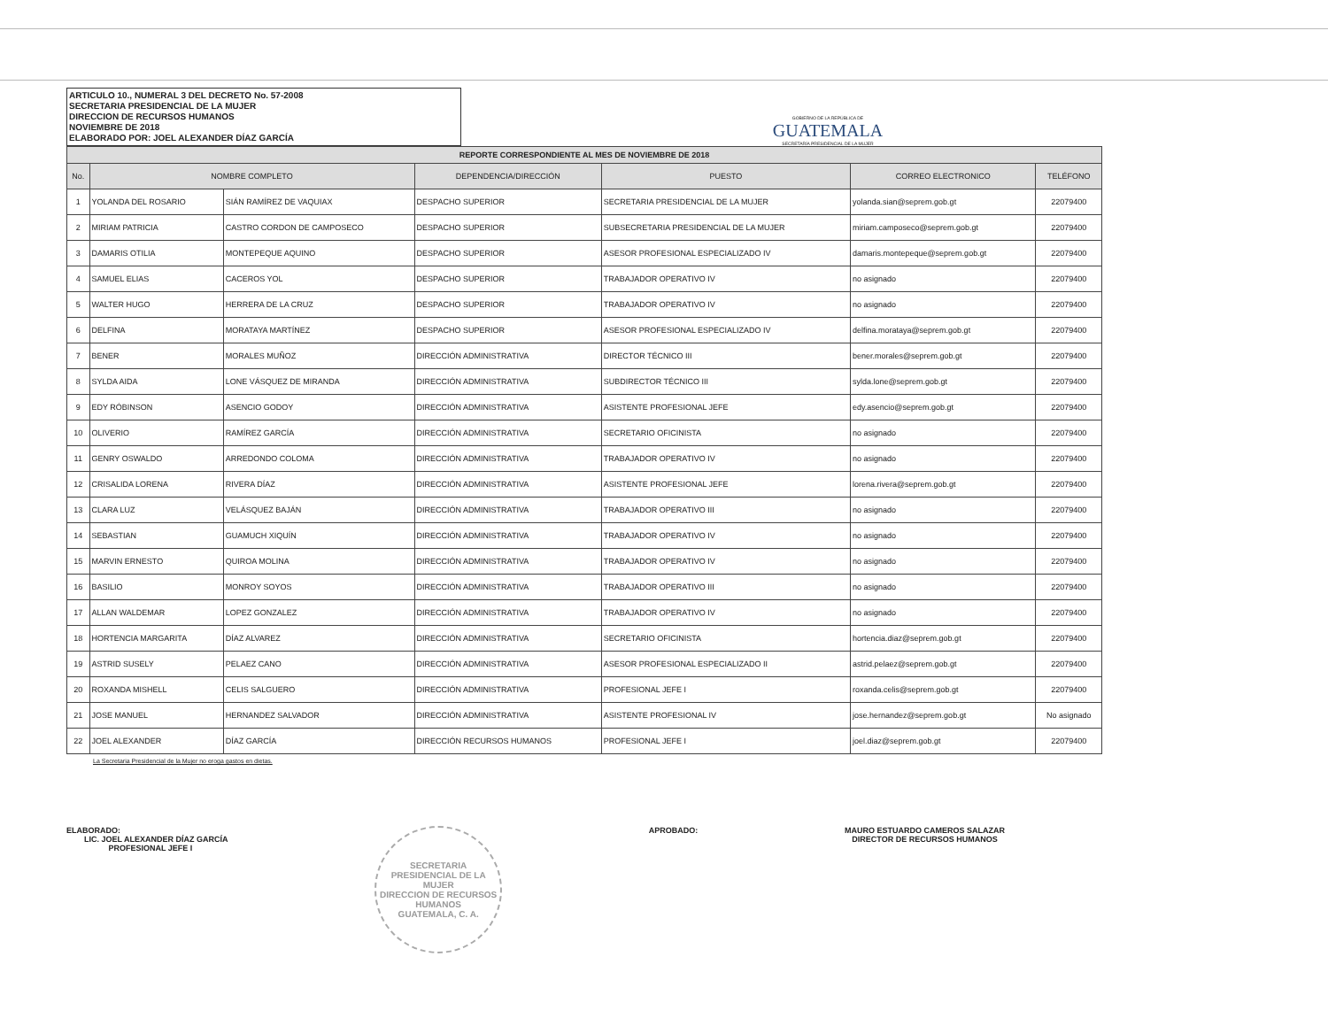ARTICULO 10., NUMERAL 3 DEL DECRETO No. 57-2008
SECRETARIA PRESIDENCIAL DE LA MUJER
DIRECCION DE RECURSOS HUMANOS
NOVIEMBRE DE 2018
ELABORADO POR: JOEL ALEXANDER DÍAZ GARCÍA
GOBIERNO DE LA REPÚBLICA DE
GUATEMALA
SECRETARÍA PRESIDENCIAL DE LA MUJER
| REPORTE CORRESPONDIENTE AL MES DE NOVIEMBRE DE 2018 | | | | | | |
| --- | --- | --- | --- | --- | --- | --- |
| No. | NOMBRE COMPLETO | | DEPENDENCIA/DIRECCIÓN | PUESTO | CORREO ELECTRONICO | TELÉFONO |
| 1 | YOLANDA DEL ROSARIO | SIÁN RAMÍREZ DE VAQUIAX | DESPACHO SUPERIOR | SECRETARIA PRESIDENCIAL DE LA MUJER | yolanda.sian@seprem.gob.gt | 22079400 |
| 2 | MIRIAM PATRICIA | CASTRO CORDON DE CAMPOSECO | DESPACHO SUPERIOR | SUBSECRETARIA PRESIDENCIAL DE LA MUJER | miriam.camposeco@seprem.gob.gt | 22079400 |
| 3 | DAMARIS OTILIA | MONTEPEQUE AQUINO | DESPACHO SUPERIOR | ASESOR PROFESIONAL ESPECIALIZADO IV | damaris.montepeque@seprem.gob.gt | 22079400 |
| 4 | SAMUEL ELIAS | CACEROS YOL | DESPACHO SUPERIOR | TRABAJADOR OPERATIVO IV | no asignado | 22079400 |
| 5 | WALTER HUGO | HERRERA DE LA CRUZ | DESPACHO SUPERIOR | TRABAJADOR OPERATIVO IV | no asignado | 22079400 |
| 6 | DELFINA | MORATAYA MARTÍNEZ | DESPACHO SUPERIOR | ASESOR PROFESIONAL ESPECIALIZADO IV | delfina.morataya@seprem.gob.gt | 22079400 |
| 7 | BENER | MORALES MUÑOZ | DIRECCIÓN ADMINISTRATIVA | DIRECTOR TÉCNICO III | bener.morales@seprem.gob.gt | 22079400 |
| 8 | SYLDA AIDA | LONE VÁSQUEZ DE MIRANDA | DIRECCIÓN ADMINISTRATIVA | SUBDIRECTOR TÉCNICO III | sylda.lone@seprem.gob.gt | 22079400 |
| 9 | EDY RÓBINSON | ASENCIO GODOY | DIRECCIÓN ADMINISTRATIVA | ASISTENTE PROFESIONAL JEFE | edy.asencio@seprem.gob.gt | 22079400 |
| 10 | OLIVERIO | RAMÍREZ GARCÍA | DIRECCIÓN ADMINISTRATIVA | SECRETARIO OFICINISTA | no asignado | 22079400 |
| 11 | GENRY OSWALDO | ARREDONDO COLOMA | DIRECCIÓN ADMINISTRATIVA | TRABAJADOR OPERATIVO IV | no asignado | 22079400 |
| 12 | CRISALIDA LORENA | RIVERA DÍAZ | DIRECCIÓN ADMINISTRATIVA | ASISTENTE PROFESIONAL JEFE | lorena.rivera@seprem.gob.gt | 22079400 |
| 13 | CLARA LUZ | VELÁSQUEZ BAJÁN | DIRECCIÓN ADMINISTRATIVA | TRABAJADOR OPERATIVO III | no asignado | 22079400 |
| 14 | SEBASTIAN | GUAMUCH XIQUÍN | DIRECCIÓN ADMINISTRATIVA | TRABAJADOR OPERATIVO IV | no asignado | 22079400 |
| 15 | MARVIN ERNESTO | QUIROA MOLINA | DIRECCIÓN ADMINISTRATIVA | TRABAJADOR OPERATIVO IV | no asignado | 22079400 |
| 16 | BASILIO | MONROY SOYOS | DIRECCIÓN ADMINISTRATIVA | TRABAJADOR OPERATIVO III | no asignado | 22079400 |
| 17 | ALLAN WALDEMAR | LOPEZ GONZALEZ | DIRECCIÓN ADMINISTRATIVA | TRABAJADOR OPERATIVO IV | no asignado | 22079400 |
| 18 | HORTENCIA MARGARITA | DÍAZ ALVAREZ | DIRECCIÓN ADMINISTRATIVA | SECRETARIO OFICINISTA | hortencia.diaz@seprem.gob.gt | 22079400 |
| 19 | ASTRID SUSELY | PELAEZ CANO | DIRECCIÓN ADMINISTRATIVA | ASESOR PROFESIONAL ESPECIALIZADO II | astrid.pelaez@seprem.gob.gt | 22079400 |
| 20 | ROXANDA MISHELL | CELIS SALGUERO | DIRECCIÓN ADMINISTRATIVA | PROFESIONAL JEFE I | roxanda.celis@seprem.gob.gt | 22079400 |
| 21 | JOSE MANUEL | HERNANDEZ SALVADOR | DIRECCIÓN ADMINISTRATIVA | ASISTENTE PROFESIONAL IV | jose.hernandez@seprem.gob.gt | No asignado |
| 22 | JOEL ALEXANDER | DÍAZ GARCÍA | DIRECCIÓN RECURSOS HUMANOS | PROFESIONAL JEFE I | joel.diaz@seprem.gob.gt | 22079400 |
La Secretaria Presidencial de la Mujer no eroga gastos en dietas.
ELABORADO:
LIC. JOEL ALEXANDER DÍAZ GARCÍA
PROFESIONAL JEFE I
SECRETARIA PRESIDENCIAL DE LA MUJER
DIRECCION DE RECURSOS HUMANOS
GUATEMALA, C. A.
APROBADO: MAURO ESTUARDO CAMEROS SALAZAR
DIRECTOR DE RECURSOS HUMANOS